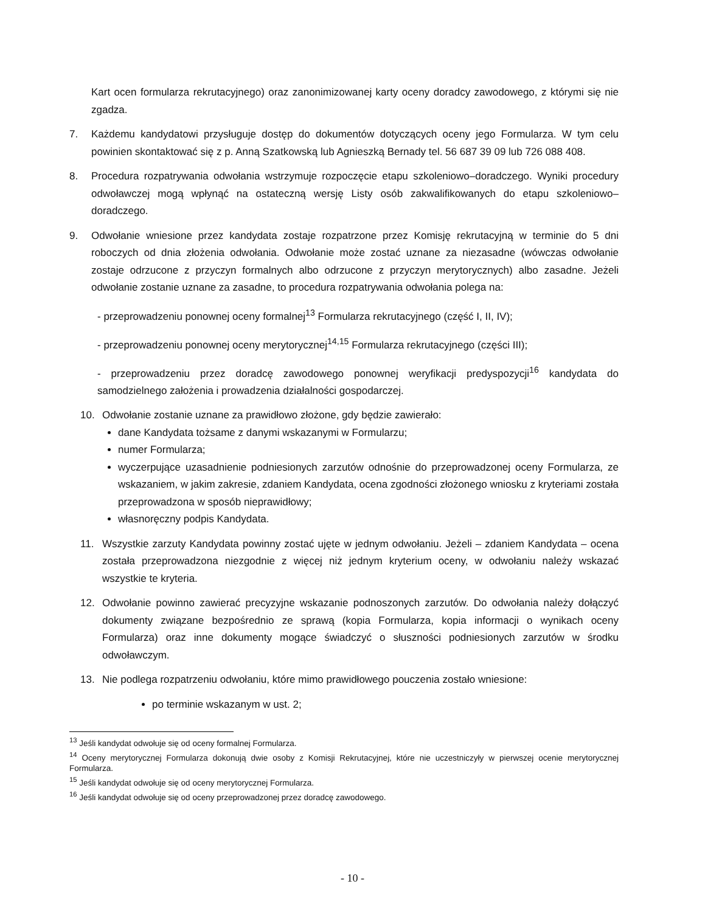Kart ocen formularza rekrutacyjnego) oraz zanonimizowanej karty oceny doradcy zawodowego, z którymi się nie zgadza.
7. Każdemu kandydatowi przysługuje dostęp do dokumentów dotyczących oceny jego Formularza. W tym celu powinien skontaktować się z p. Anną Szatkowską lub Agnieszką Bernady tel. 56 687 39 09 lub 726 088 408.
8. Procedura rozpatrywania odwołania wstrzymuje rozpoczęcie etapu szkoleniowo–doradczego. Wyniki procedury odwoławczej mogą wpłynąć na ostateczną wersję Listy osób zakwalifikowanych do etapu szkoleniowo–doradczego.
9. Odwołanie wniesione przez kandydata zostaje rozpatrzone przez Komisję rekrutacyjną w terminie do 5 dni roboczych od dnia złożenia odwołania. Odwołanie może zostać uznane za niezasadne (wówczas odwołanie zostaje odrzucone z przyczyn formalnych albo odrzucone z przyczyn merytorycznych) albo zasadne. Jeżeli odwołanie zostanie uznane za zasadne, to procedura rozpatrywania odwołania polega na:
- przeprowadzeniu ponownej oceny formalnej<sup>13</sup> Formularza rekrutacyjnego (część I, II, IV);
- przeprowadzeniu ponownej oceny merytorycznej<sup>14,15</sup> Formularza rekrutacyjnego (części III);
- przeprowadzeniu przez doradcę zawodowego ponownej weryfikacji predyspozycji<sup>16</sup> kandydata do samodzielnego założenia i prowadzenia działalności gospodarczej.
10. Odwołanie zostanie uznane za prawidłowo złożone, gdy będzie zawierało:
dane Kandydata tożsame z danymi wskazanymi w Formularzu;
numer Formularza;
wyczerpujące uzasadnienie podniesionych zarzutów odnośnie do przeprowadzonej oceny Formularza, ze wskazaniem, w jakim zakresie, zdaniem Kandydata, ocena zgodności złożonego wniosku z kryteriami została przeprowadzona w sposób nieprawidłowy;
własnoręczny podpis Kandydata.
11. Wszystkie zarzuty Kandydata powinny zostać ujęte w jednym odwołaniu. Jeżeli – zdaniem Kandydata – ocena została przeprowadzona niezgodnie z więcej niż jednym kryterium oceny, w odwołaniu należy wskazać wszystkie te kryteria.
12. Odwołanie powinno zawierać precyzyjne wskazanie podnoszonych zarzutów. Do odwołania należy dołączyć dokumenty związane bezpośrednio ze sprawą (kopia Formularza, kopia informacji o wynikach oceny Formularza) oraz inne dokumenty mogące świadczyć o słuszności podniesionych zarzutów w środku odwoławczym.
13. Nie podlega rozpatrzeniu odwołaniu, które mimo prawidłowego pouczenia zostało wniesione:
po terminie wskazanym w ust. 2;
<sup>13</sup> Jeśli kandydat odwołuje się od oceny formalnej Formularza.
<sup>14</sup> Oceny merytorycznej Formularza dokonują dwie osoby z Komisji Rekrutacyjnej, które nie uczestniczyły w pierwszej ocenie merytorycznej Formularza.
<sup>15</sup> Jeśli kandydat odwołuje się od oceny merytorycznej Formularza.
<sup>16</sup> Jeśli kandydat odwołuje się od oceny przeprowadzonej przez doradcę zawodowego.
- 10 -